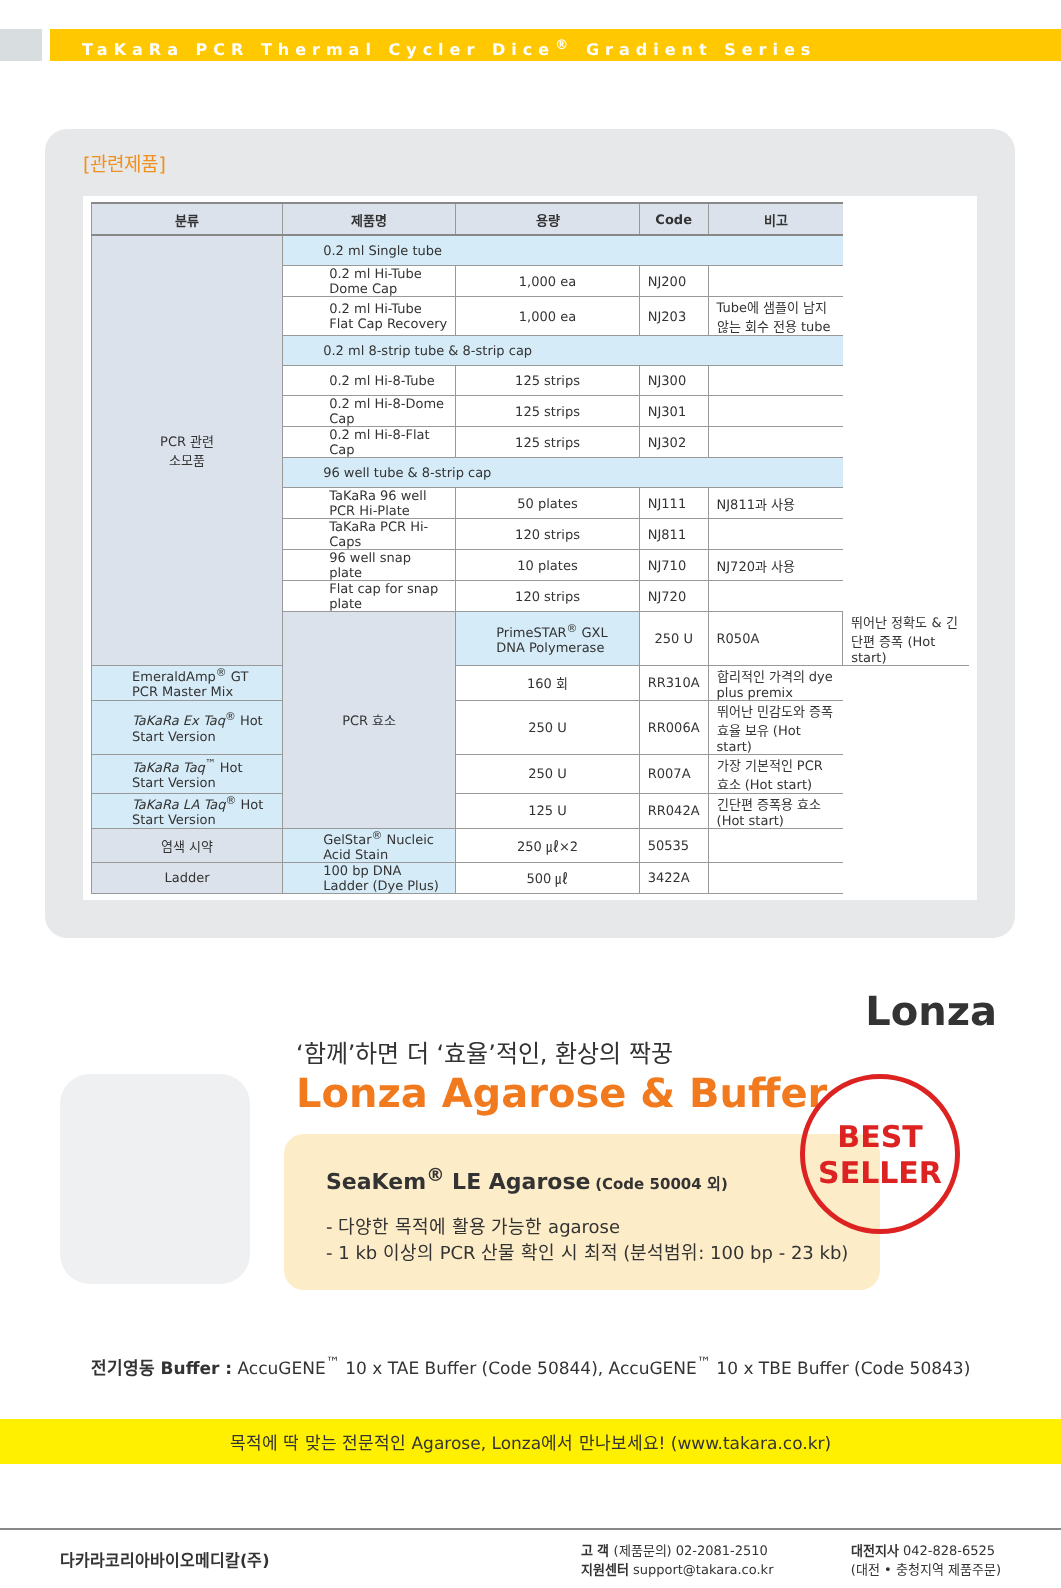TaKaRa PCR Thermal Cycler Dice<sup>®</sup> Gradient Series
[관련제품]
| 분류 | 제품명 | 용량 | Code | 비고 | |
| --- | --- | --- | --- | --- | --- |
| PCR 관련 소모품 | 0.2 ml Single tube | | | | |
| | 0.2 ml Hi-Tube Dome Cap | 1,000 ea | NJ200 | | |
| | 0.2 ml Hi-Tube Flat Cap Recovery | 1,000 ea | NJ203 | Tube에 샘플이 남지 않는 회수 전용 tube | |
| | 0.2 ml 8-strip tube & 8-strip cap | | | | |
| | 0.2 ml Hi-8-Tube | 125 strips | NJ300 | | |
| | 0.2 ml Hi-8-Dome Cap | 125 strips | NJ301 | | |
| | 0.2 ml Hi-8-Flat Cap | 125 strips | NJ302 | | |
| | 96 well tube & 8-strip cap | | | | |
| | TaKaRa 96 well PCR Hi-Plate | 50 plates | NJ111 | NJ811과 사용 | |
| | TaKaRa PCR Hi-Caps | 120 strips | NJ811 | | |
| | 96 well snap plate | 10 plates | NJ710 | NJ720과 사용 | |
| | Flat cap for snap plate | 120 strips | NJ720 | | |
| | PCR 효소 | PrimeSTAR<sup>®</sup> GXL DNA Polymerase | 250 U | R050A | 뛰어난 정확도 & 긴 단편 증폭 (Hot start) |
| EmeraldAmp<sup>®</sup> GT PCR Master Mix | | 160 회 | RR310A | 합리적인 가격의 dye plus premix | |
| TaKaRa Ex Taq<sup>®</sup> Hot Start Version | | 250 U | RR006A | 뛰어난 민감도와 증폭효율 보유 (Hot start) | |
| TaKaRa Taq<sup>™</sup> Hot Start Version | | 250 U | R007A | 가장 기본적인 PCR 효소 (Hot start) | |
| TaKaRa LA Taq<sup>®</sup> Hot Start Version | | 125 U | RR042A | 긴단편 증폭용 효소 (Hot start) | |
| 염색 시약 | GelStar<sup>®</sup> Nucleic Acid Stain | 250 ㎕×2 | 50535 | | |
| Ladder | 100 bp DNA Ladder (Dye Plus) | 500 ㎕ | 3422A | | |
Lonza
‘함께’하면 더 ‘효율’적인, 환상의 짝꿍
Lonza Agarose & Buffer
SeaKem<sup>®</sup> LE Agarose (Code 50004 외)
- 다양한 목적에 활용 가능한 agarose
- 1 kb 이상의 PCR 산물 확인 시 최적 (분석범위: 100 bp - 23 kb)
BEST
SELLER
전기영동 Buffer : AccuGENE<sup>™</sup> 10 x TAE Buffer (Code 50844), AccuGENE<sup>™</sup> 10 x TBE Buffer (Code 50843)
목적에 딱 맞는 전문적인 Agarose, Lonza에서 만나보세요! (www.takara.co.kr)
다카라코리아바이오메디칼(주)
고 객 (제품문의) 02-2081-2510
지원센터 support@takara.co.kr
대전지사 042-828-6525
(대전 • 충청지역 제품주문)